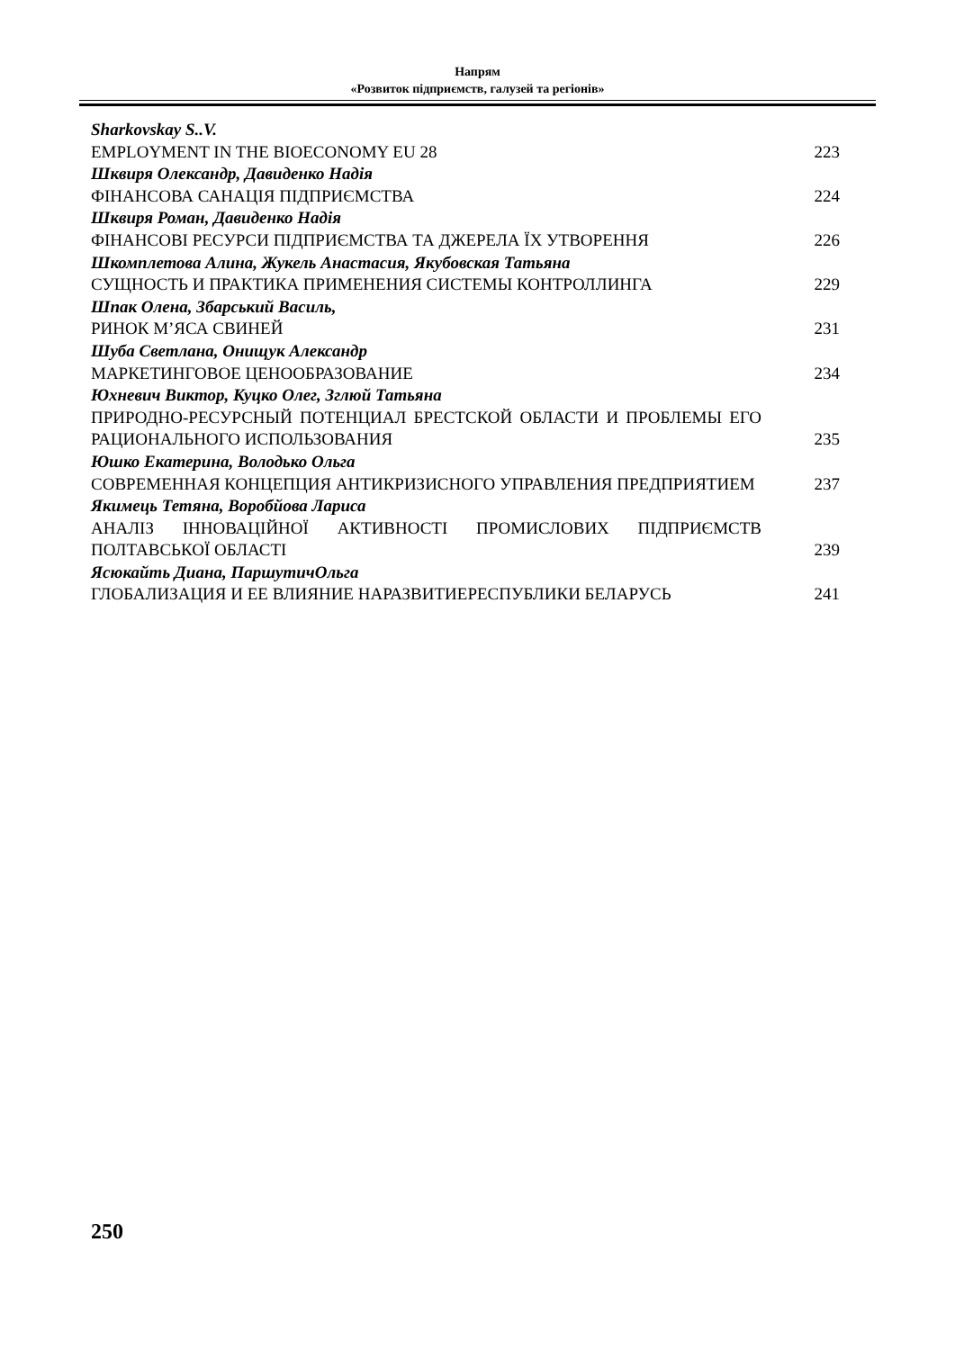Напрям
«Розвиток підприємств, галузей та регіонів»
| Sharkovskay S..V. | |
| EMPLOYMENT IN THE BIOECONOMY EU 28 | 223 |
| Шквиря Олександр, Давиденко Надія | |
| ФІНАНСОВА САНАЦІЯ ПІДПРИЄМСТВА | 224 |
| Шквиря Роман, Давиденко Надія | |
| ФІНАНСОВІ РЕСУРСИ ПІДПРИЄМСТВА ТА ДЖЕРЕЛА ЇХ УТВОРЕННЯ | 226 |
| Шкомплетова Алина, Жукель Анастасия, Якубовская Татьяна | |
| СУЩНОСТЬ И ПРАКТИКА ПРИМЕНЕНИЯ СИСТЕМЫ КОНТРОЛЛИНГА | 229 |
| Шпак Олена, Збарський Василь, | |
| РИНОК М’ЯСА СВИНЕЙ | 231 |
| Шуба Светлана, Онищук Александр | |
| МАРКЕТИНГОВОЕ ЦЕНООБРАЗОВАНИЕ | 234 |
| Юхневич Виктор, Куцко Олег, Зглюй Татьяна | |
| ПРИРОДНО-РЕСУРСНЫЙ ПОТЕНЦИАЛ БРЕСТСКОЙ ОБЛАСТИ И ПРОБЛЕМЫ ЕГО РАЦИОНАЛЬНОГО ИСПОЛЬЗОВАНИЯ | 235 |
| Юшко Екатерина, Володько Ольга | |
| СОВРЕМЕННАЯ КОНЦЕПЦИЯ АНТИКРИЗИСНОГО УПРАВЛЕНИЯ ПРЕДПРИЯТИЕМ | 237 |
| Якимець Тетяна, Воробйова Лариса | |
| АНАЛІЗ ІННОВАЦІЙНОЇ АКТИВНОСТІ ПРОМИСЛОВИХ ПІДПРИЄМСТВ ПОЛТАВСЬКОЇ ОБЛАСТІ | 239 |
| Ясюкайть Диана, ПаршутичОльга | |
| ГЛОБАЛИЗАЦИЯ И ЕЕ ВЛИЯНИЕ НАРАЗВИТИЕРЕСПУБЛИКИ БЕЛАРУСЬ | 241 |
250